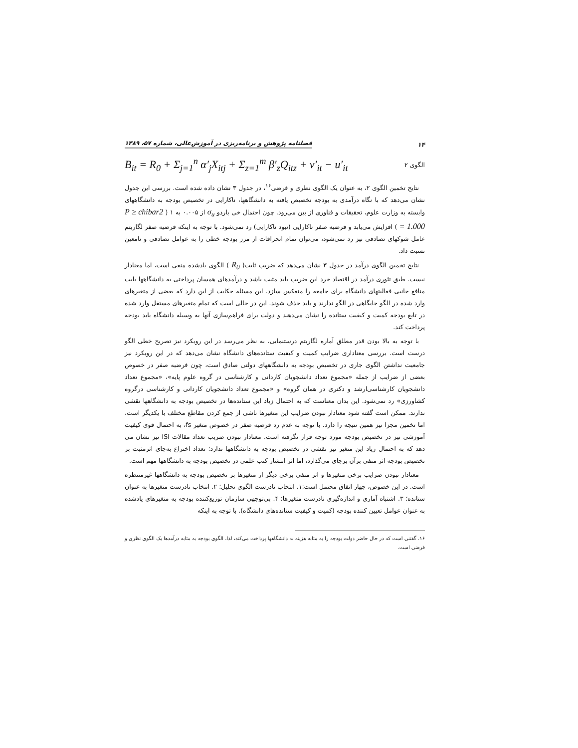۱۴ فصلنامه پژوهش و برنامه‌ریزی در آموزش‌عالی، شماره ۵۷، ۱۳۸۹
الگوی ۲ B<sub>it</sub> = R<sub>0</sub> + Σ<sub>j=1</sub><sup>n</sup> α′<sub>j</sub>X<sub>itj</sub> + Σ<sub>z=1</sub><sup>m</sup> β′<sub>z</sub>Q<sub>itz</sub> + v′<sub>it</sub> − u′<sub>it</sub>
نتایج تخمین الگوی ۲، به عنوان یک الگوی نظری و فرضی<sup>۱۶</sup>، در جدول ۳ نشان داده شده است. بررسی این جدول نشان می‌دهد که با نگاه درآمدی به بودجه تخصیص یافته به دانشگاهها، ناکارایی در تخصیص بودجه به دانشگاههای وابسته به وزارت علوم، تحقیقات و فناوری از بین می‌رود. چون احتمال خی باردو σ<sub>u</sub> از ۰.۰۰۵ به ۱ ( P ≥ chibar2 = 1.000 ) افزایش می‌یابد و فرضیه صفر ناکارایی (نبود ناکارایی) رد نمی‌شود. با توجه به اینکه فرضیه صفر لگاریتم عامل شوکهای تصادفی نیز رد نمی‌شود، می‌توان تمام انحرافات از مرز بودجه خطی را به عوامل تصادفی و نامعین نسبت داد.
نتایج تخمین الگوی درآمد در جدول ۳ نشان می‌دهد که ضریب ثابت( R<sub>0</sub> ) الگوی یادشده منفی است، اما معنادار نیست. طبق تئوری درآمد در اقتصاد خرد این ضریب باید مثبت باشد و درآمدهای همسان پرداختی به دانشگاهها بابت منافع جانبی فعالیتهای دانشگاه برای جامعه را منعکس سازد. این مسئله حکایت از این دارد که بعضی از متغیرهای وارد شده در الگو جایگاهی در الگو ندارند و باید حذف شوند. این در حالی است که تمام متغیرهای مستقل وارد شده در تابع بودجه کمیت و کیفیت ستانده را نشان می‌دهند و دولت برای فراهم‌سازی آنها به وسیله دانشگاه باید بودجه پرداخت کند.
با توجه به بالا بودن قدر مطلق آماره لگاریتم درستنمایی، به نظر می‌رسد در این رویکرد نیز تصریح خطی الگو درست است. بررسی معناداری ضرایب کمیت و کیفیت ستانده‌های دانشگاه نشان می‌دهد که در این رویکرد نیز جامعیت نداشتن الگوی جاری در تخصیص بودجه به دانشگاههای دولتی صادق است، چون فرضیه صفر در خصوص بعضی از ضرایب از جمله «مجموع تعداد دانشجویان کاردانی و کارشناسی در گروه علوم پایه»، «مجموع تعداد دانشجویان کارشناسی‌ارشد و دکتری در همان گروه» و «مجموع تعداد دانشجویان کاردانی و کارشناسی درگروه کشاورزی» رد نمی‌شود. این بدان معناست که به احتمال زیاد این ستانده‌ها در تخصیص بودجه به دانشگاهها نقشی ندارند. ممکن است گفته شود معنادار نبودن ضرایب این متغیرها ناشی از جمع کردن مقاطع مختلف با یکدیگر است، اما تخمین مجزا نیز همین نتیجه را دارد. با توجه به عدم رد فرضیه صفر در خصوص متغیر fs، به احتمال قوی کیفیت آموزشی نیز در تخصیص بودجه مورد توجه قرار نگرفته است. معنادار نبودن ضریب تعداد مقالات ISI نیز نشان می دهد که به احتمال زیاد این متغیر نیز نقشی در تخصیص بودجه به دانشگاهها ندارد؛ تعداد اختراع به‌جای اثرمثبت بر تخصیص بودجه اثر منفی برآن برجای می‌گذارد، اما اثر انتشار کتب علمی در تخصیص بودجه به دانشگاهها مهم است.
معنادار نبودن ضرایب برخی متغیرها و اثر منفی برخی دیگر از متغیرها بر تخصیص بودجه به دانشگاهها غیرمنتظره است. در این خصوص، چهار اتفاق محتمل است:۱. انتخاب نادرست الگوی تحلیل؛ ۲. انتخاب نادرست متغیرها به عنوان ستانده؛ ۳. اشتباه آماری و اندازه‌گیری نادرست متغیرها؛ ۴. بی‌توجهی سازمان توزیع‌کننده بودجه به متغیرهای یادشده به عنوان عوامل تعیین کننده بودجه (کمیت و کیفیت ستانده‌های دانشگاه). با توجه به اینکه
۱۶. گفتنی است که در حال حاضر دولت بودجه را به مثابه هزینه به دانشگاهها پرداخت می‌کند، لذا، الگوی بودجه به مثابه درآمدها یک الگوی نظری و فرضی است.